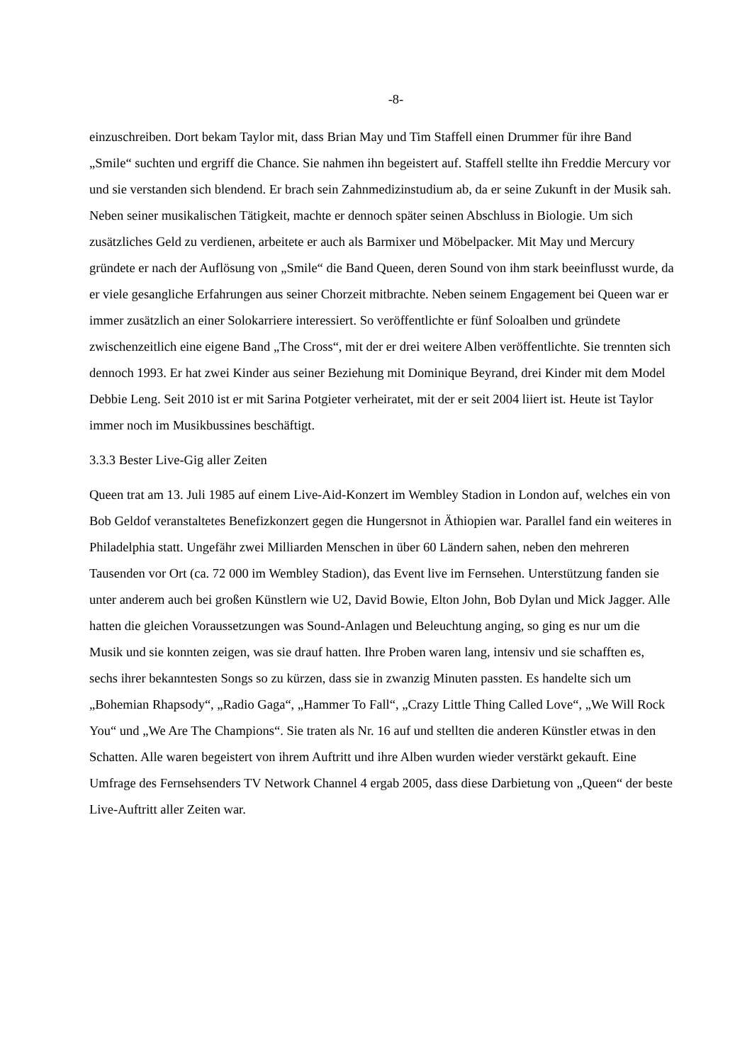-8-
einzuschreiben. Dort bekam Taylor mit, dass Brian May und Tim Staffell einen Drummer für ihre Band „Smile“ suchten und ergriff die Chance. Sie nahmen ihn begeistert auf. Staffell stellte ihn Freddie Mercury vor und sie verstanden sich blendend. Er brach sein Zahnmedizinstudium ab, da er seine Zukunft in der Musik sah. Neben seiner musikalischen Tätigkeit, machte er dennoch später seinen Abschluss in Biologie. Um sich zusätzliches Geld zu verdienen, arbeitete er auch als Barmixer und Möbelpacker. Mit May und Mercury gründete er nach der Auflösung von „Smile“ die Band Queen, deren Sound von ihm stark beeinflusst wurde, da er viele gesangliche Erfahrungen aus seiner Chorzeit mitbrachte. Neben seinem Engagement bei Queen war er immer zusätzlich an einer Solokarriere interessiert. So veröffentlichte er fünf Soloalben und gründete zwischenzeitlich eine eigene Band „The Cross“, mit der er drei weitere Alben veröffentlichte. Sie trennten sich dennoch 1993. Er hat zwei Kinder aus seiner Beziehung mit Dominique Beyrand, drei Kinder mit dem Model Debbie Leng. Seit 2010 ist er mit Sarina Potgieter verheiratet, mit der er seit 2004 liiert ist. Heute ist Taylor immer noch im Musikbussines beschäftigt.
3.3.3 Bester Live-Gig aller Zeiten
Queen trat am 13. Juli 1985 auf einem Live-Aid-Konzert im Wembley Stadion in London auf, welches ein von Bob Geldof veranstaltetes Benefizkonzert gegen die Hungersnot in Äthiopien war. Parallel fand ein weiteres in Philadelphia statt. Ungefähr zwei Milliarden Menschen in über 60 Ländern sahen, neben den mehreren Tausenden vor Ort (ca. 72 000 im Wembley Stadion), das Event live im Fernsehen. Unterstützung fanden sie unter anderem auch bei großen Künstlern wie U2, David Bowie, Elton John, Bob Dylan und Mick Jagger. Alle hatten die gleichen Voraussetzungen was Sound-Anlagen und Beleuchtung anging, so ging es nur um die Musik und sie konnten zeigen, was sie drauf hatten. Ihre Proben waren lang, intensiv und sie schafften es, sechs ihrer bekanntesten Songs so zu kürzen, dass sie in zwanzig Minuten passten. Es handelte sich um „Bohemian Rhapsody“, „Radio Gaga“, „Hammer To Fall“, „Crazy Little Thing Called Love“, „We Will Rock You“ und „We Are The Champions“. Sie traten als Nr. 16 auf und stellten die anderen Künstler etwas in den Schatten. Alle waren begeistert von ihrem Auftritt und ihre Alben wurden wieder verstärkt gekauft. Eine Umfrage des Fernsehsenders TV Network Channel 4 ergab 2005, dass diese Darbietung von „Queen“ der beste Live-Auftritt aller Zeiten war.